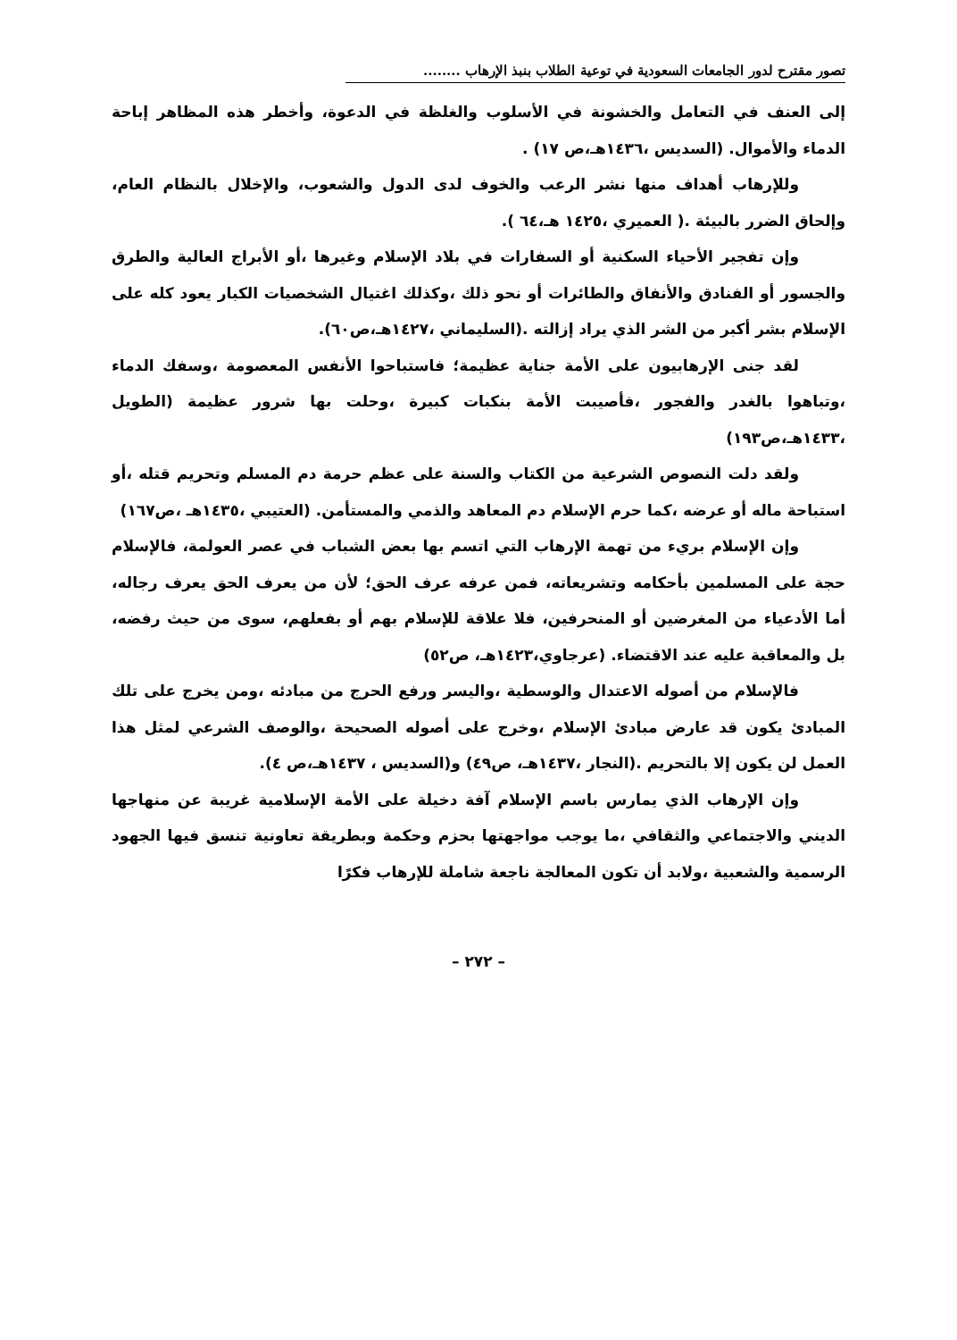تصور مقترح لدور الجامعات السعودية في توعية الطلاب بنبذ الإرهاب ........
إلى العنف في التعامل والخشونة في الأسلوب والغلظة في الدعوة، وأخطر هذه المظاهر إباحة الدماء والأموال. (السديس ،١٤٣٦هـ،ص ١٧) .
وللإرهاب أهداف منها نشر الرعب والخوف لدى الدول والشعوب، والإخلال بالنظام العام، وإلحاق الضرر بالبيئة .( العميري ،١٤٢٥ هـ،٦٤ ).
وإن تفجير الأحياء السكنية أو السفارات في بلاد الإسلام وغيرها ،أو الأبراج العالية والطرق والجسور أو الفنادق والأنفاق والطائرات أو نحو ذلك ،وكذلك اغتيال الشخصيات الكبار يعود كله على الإسلام بشر أكبر من الشر الذي يراد إزالته .(السليماني ،١٤٢٧هـ،ص٦٠).
لقد جنى الإرهابيون على الأمة جناية عظيمة؛ فاستباحوا الأنفس المعصومة ،وسفك الدماء ،وتباهوا بالغدر والفجور ،فأصيبت الأمة بنكبات كبيرة ،وحلت بها شرور عظيمة (الطويل ،١٤٣٣هـ،ص١٩٣)
ولقد دلت النصوص الشرعية من الكتاب والسنة على عظم حرمة دم المسلم وتحريم قتله ،أو استباحة ماله أو عرضه ،كما حرم الإسلام دم المعاهد والذمي والمستأمن. (العتيبي ،١٤٣٥هـ ،ص١٦٧)
وإن الإسلام بريء من تهمة الإرهاب التي اتسم بها بعض الشباب في عصر العولمة، فالإسلام حجة على المسلمين بأحكامه وتشريعاته، فمن عرفه عرف الحق؛ لأن من يعرف الحق يعرف رجاله، أما الأدعياء من المغرضين أو المنحرفين، فلا علاقة للإسلام بهم أو بفعلهم، سوى من حيث رفضه، بل والمعاقبة عليه عند الاقتضاء. (عرجاوي،١٤٢٣هـ، ص٥٢)
فالإسلام من أصوله الاعتدال والوسطية ،واليسر ورفع الحرج من مبادئه ،ومن يخرج على تلك المبادئ يكون قد عارض مبادئ الإسلام ،وخرج على أصوله الصحيحة ،والوصف الشرعي لمثل هذا العمل لن يكون إلا بالتحريم .(النجار ،١٤٣٧هـ، ص٤٩) و(السديس ، ١٤٣٧هـ،ص ٤).
وإن الإرهاب الذي يمارس باسم الإسلام آفة دخيلة على الأمة الإسلامية غريبة عن منهاجها الديني والاجتماعي والثقافي ،ما يوجب مواجهتها بحزم وحكمة وبطريقة تعاونية تنسق فيها الجهود الرسمية والشعبية ،ولابد أن تكون المعالجة ناجعة شاملة للإرهاب فكرًا
– ٢٧٢ –